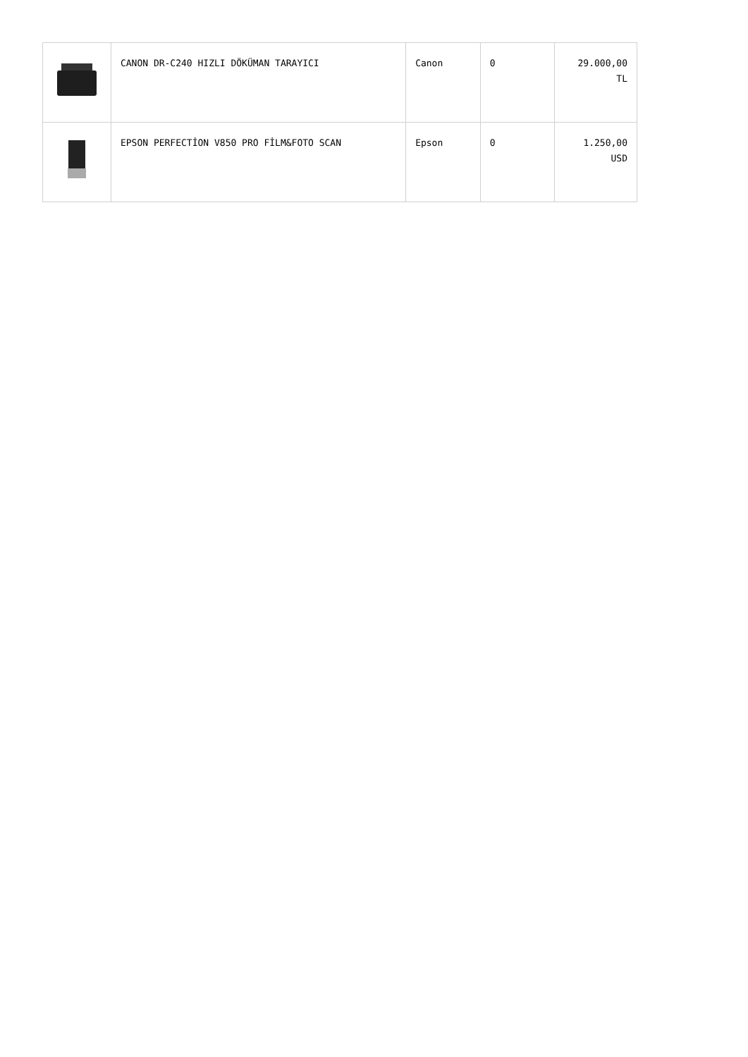| | CANON DR-C240 HIZLI DÖKÜMAN TARAYICI | Canon | 0 | 29.000,00 TL |
| | EPSON PERFECTİON V850 PRO FİLM&FOTO SCAN | Epson | 0 | 1.250,00 USD |